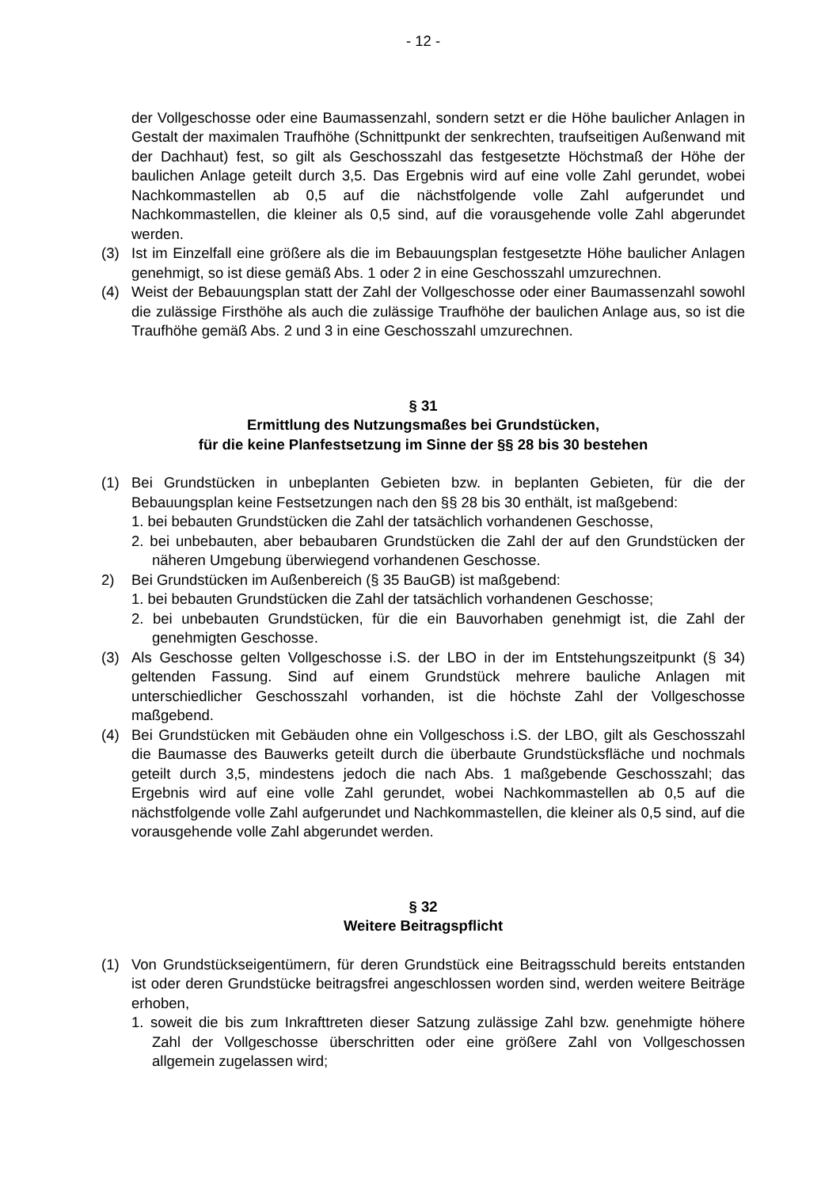- 12 -
der Vollgeschosse oder eine Baumassenzahl, sondern setzt er die Höhe baulicher Anlagen in Gestalt der maximalen Traufhöhe (Schnittpunkt der senkrechten, traufseitigen Außenwand mit der Dachhaut) fest, so gilt als Geschosszahl das festgesetzte Höchstmaß der Höhe der baulichen Anlage geteilt durch 3,5. Das Ergebnis wird auf eine volle Zahl gerundet, wobei Nachkommastellen ab 0,5 auf die nächstfolgende volle Zahl aufgerundet und Nachkommastellen, die kleiner als 0,5 sind, auf die vorausgehende volle Zahl abgerundet werden.
(3) Ist im Einzelfall eine größere als die im Bebauungsplan festgesetzte Höhe baulicher Anlagen genehmigt, so ist diese gemäß Abs. 1 oder 2 in eine Geschosszahl umzurechnen.
(4) Weist der Bebauungsplan statt der Zahl der Vollgeschosse oder einer Baumassenzahl sowohl die zulässige Firsthöhe als auch die zulässige Traufhöhe der baulichen Anlage aus, so ist die Traufhöhe gemäß Abs. 2 und 3 in eine Geschosszahl umzurechnen.
§ 31
Ermittlung des Nutzungsmaßes bei Grundstücken,
für die keine Planfestsetzung im Sinne der §§ 28 bis 30 bestehen
(1) Bei Grundstücken in unbeplanten Gebieten bzw. in beplanten Gebieten, für die der Bebauungsplan keine Festsetzungen nach den §§ 28 bis 30 enthält, ist maßgebend:
1. bei bebauten Grundstücken die Zahl der tatsächlich vorhandenen Geschosse,
2. bei unbebauten, aber bebaubaren Grundstücken die Zahl der auf den Grundstücken der näheren Umgebung überwiegend vorhandenen Geschosse.
2) Bei Grundstücken im Außenbereich (§ 35 BauGB) ist maßgebend:
1. bei bebauten Grundstücken die Zahl der tatsächlich vorhandenen Geschosse;
2. bei unbebauten Grundstücken, für die ein Bauvorhaben genehmigt ist, die Zahl der genehmigten Geschosse.
(3) Als Geschosse gelten Vollgeschosse i.S. der LBO in der im Entstehungszeitpunkt (§ 34) geltenden Fassung. Sind auf einem Grundstück mehrere bauliche Anlagen mit unterschiedlicher Geschosszahl vorhanden, ist die höchste Zahl der Vollgeschosse maßgebend.
(4) Bei Grundstücken mit Gebäuden ohne ein Vollgeschoss i.S. der LBO, gilt als Geschosszahl die Baumasse des Bauwerks geteilt durch die überbaute Grundstücksfläche und nochmals geteilt durch 3,5, mindestens jedoch die nach Abs. 1 maßgebende Geschosszahl; das Ergebnis wird auf eine volle Zahl gerundet, wobei Nachkommastellen ab 0,5 auf die nächstfolgende volle Zahl aufgerundet und Nachkommastellen, die kleiner als 0,5 sind, auf die vorausgehende volle Zahl abgerundet werden.
§ 32
Weitere Beitragspflicht
(1) Von Grundstückseigentümern, für deren Grundstück eine Beitragsschuld bereits entstanden ist oder deren Grundstücke beitragsfrei angeschlossen worden sind, werden weitere Beiträge erhoben,
1. soweit die bis zum Inkrafttreten dieser Satzung zulässige Zahl bzw. genehmigte höhere Zahl der Vollgeschosse überschritten oder eine größere Zahl von Vollgeschossen allgemein zugelassen wird;